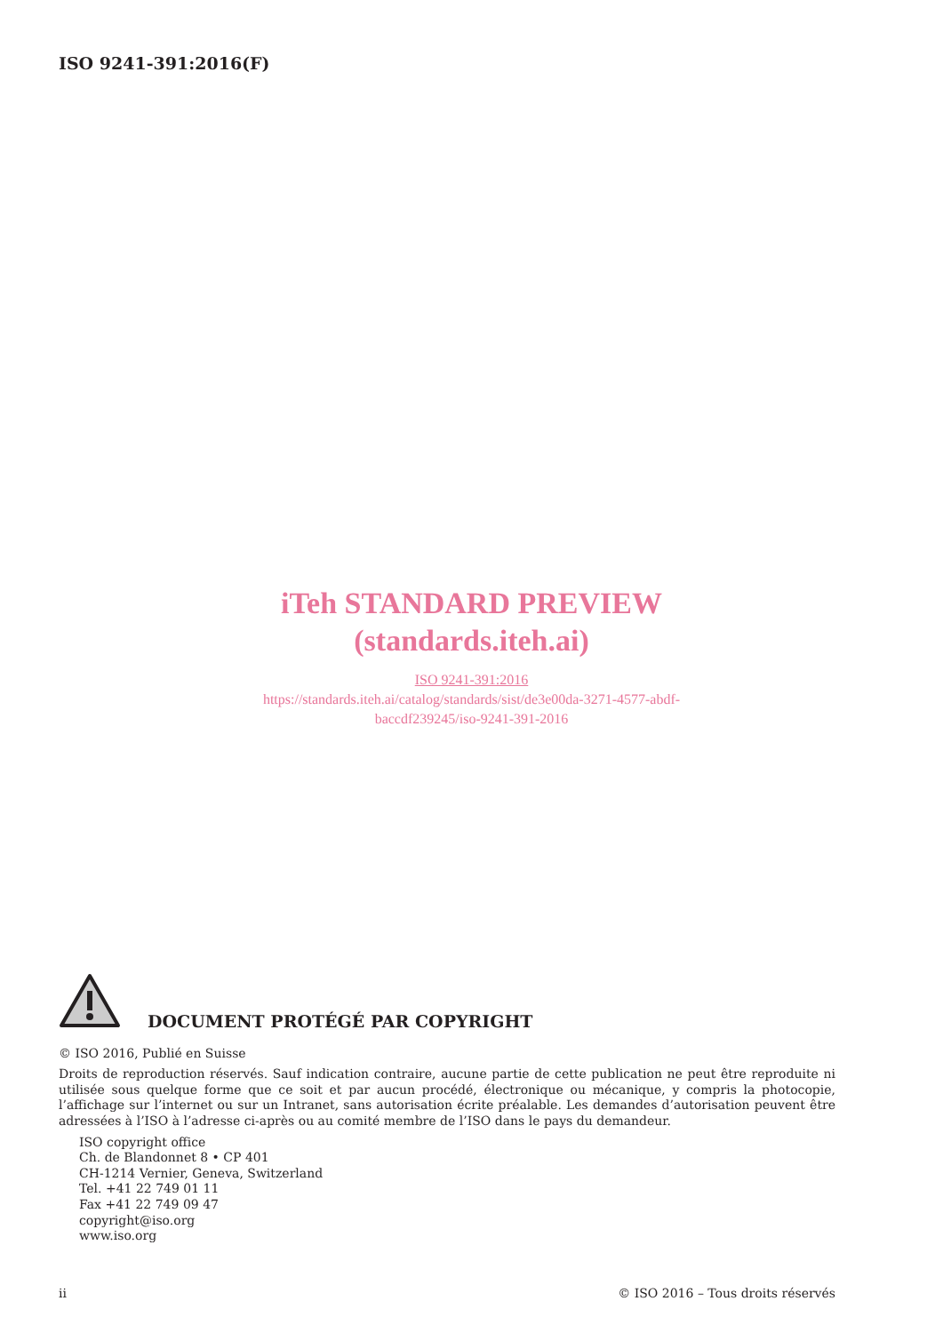ISO 9241-391:2016(F)
iTeh STANDARD PREVIEW
(standards.iteh.ai)
ISO 9241-391:2016
https://standards.iteh.ai/catalog/standards/sist/de3e00da-3271-4577-abdf-
baccdf239245/iso-9241-391-2016
DOCUMENT PROTÉGÉ PAR COPYRIGHT
© ISO 2016, Publié en Suisse
Droits de reproduction réservés. Sauf indication contraire, aucune partie de cette publication ne peut être reproduite ni utilisée sous quelque forme que ce soit et par aucun procédé, électronique ou mécanique, y compris la photocopie, l’affichage sur l’internet ou sur un Intranet, sans autorisation écrite préalable. Les demandes d’autorisation peuvent être adressées à l’ISO à l’adresse ci-après ou au comité membre de l’ISO dans le pays du demandeur.
ISO copyright office
Ch. de Blandonnet 8 • CP 401
CH-1214 Vernier, Geneva, Switzerland
Tel. +41 22 749 01 11
Fax +41 22 749 09 47
copyright@iso.org
www.iso.org
ii © ISO 2016 – Tous droits réservés